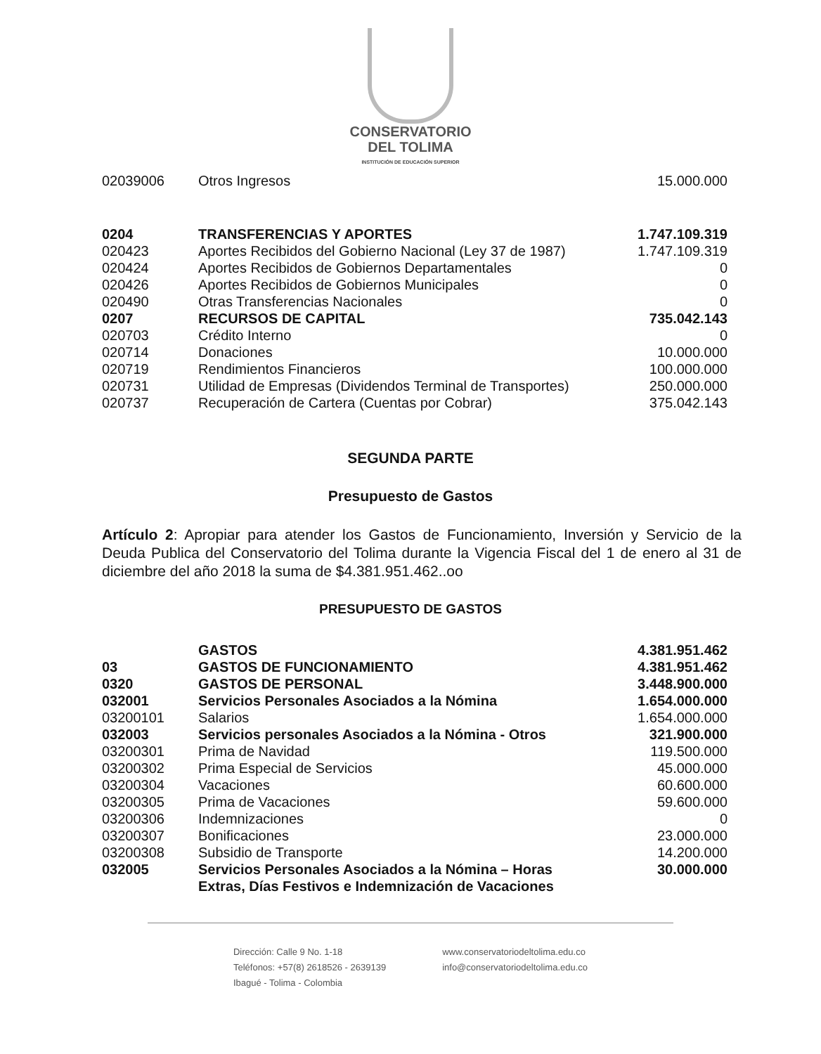CONSERVATORIO
DEL TOLIMA
INSTITUCIÓN DE EDUCACIÓN SUPERIOR
| 02039006 | Otros Ingresos | 15.000.000 |
| 0204 | TRANSFERENCIAS Y APORTES | 1.747.109.319 |
| 020423 | Aportes Recibidos del Gobierno Nacional (Ley 37 de 1987) | 1.747.109.319 |
| 020424 | Aportes Recibidos de Gobiernos Departamentales | 0 |
| 020426 | Aportes Recibidos de Gobiernos Municipales | 0 |
| 020490 | Otras Transferencias Nacionales | 0 |
| 0207 | RECURSOS DE CAPITAL | 735.042.143 |
| 020703 | Crédito Interno | 0 |
| 020714 | Donaciones | 10.000.000 |
| 020719 | Rendimientos Financieros | 100.000.000 |
| 020731 | Utilidad de Empresas (Dividendos Terminal de Transportes) | 250.000.000 |
| 020737 | Recuperación de Cartera (Cuentas por Cobrar) | 375.042.143 |
SEGUNDA PARTE
Presupuesto de Gastos
Artículo 2: Apropiar para atender los Gastos de Funcionamiento, Inversión y Servicio de la Deuda Publica del Conservatorio del Tolima durante la Vigencia Fiscal del 1 de enero al 31 de diciembre del año 2018 la suma de $4.381.951.462..oo
PRESUPUESTO DE GASTOS
| | GASTOS | 4.381.951.462 |
| 03 | GASTOS DE FUNCIONAMIENTO | 4.381.951.462 |
| 0320 | GASTOS DE PERSONAL | 3.448.900.000 |
| 032001 | Servicios Personales Asociados a la Nómina | 1.654.000.000 |
| 03200101 | Salarios | 1.654.000.000 |
| 032003 | Servicios personales Asociados a la Nómina - Otros | 321.900.000 |
| 03200301 | Prima de Navidad | 119.500.000 |
| 03200302 | Prima Especial de Servicios | 45.000.000 |
| 03200304 | Vacaciones | 60.600.000 |
| 03200305 | Prima de Vacaciones | 59.600.000 |
| 03200306 | Indemnizaciones | 0 |
| 03200307 | Bonificaciones | 23.000.000 |
| 03200308 | Subsidio de Transporte | 14.200.000 |
| 032005 | Servicios Personales Asociados a la Nómina – Horas Extras, Días Festivos e Indemnización de Vacaciones | 30.000.000 |
Dirección: Calle 9 No. 1-18
Teléfonos: +57(8) 2618526 - 2639139
Ibagué - Tolima - Colombia
www.conservatoriodeltolima.edu.co
info@conservatoriodeltolima.edu.co